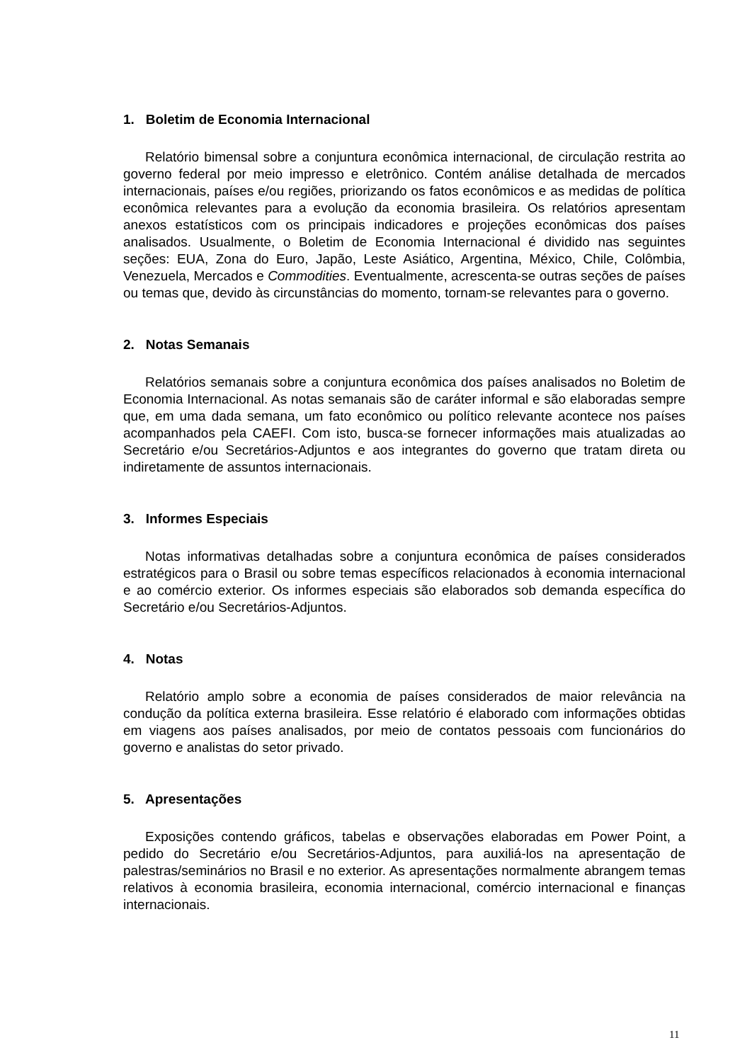1. Boletim de Economia Internacional
Relatório bimensal sobre a conjuntura econômica internacional, de circulação restrita ao governo federal por meio impresso e eletrônico. Contém análise detalhada de mercados internacionais, países e/ou regiões, priorizando os fatos econômicos e as medidas de política econômica relevantes para a evolução da economia brasileira. Os relatórios apresentam anexos estatísticos com os principais indicadores e projeções econômicas dos países analisados. Usualmente, o Boletim de Economia Internacional é dividido nas seguintes seções: EUA, Zona do Euro, Japão, Leste Asiático, Argentina, México, Chile, Colômbia, Venezuela, Mercados e Commodities. Eventualmente, acrescenta-se outras seções de países ou temas que, devido às circunstâncias do momento, tornam-se relevantes para o governo.
2. Notas Semanais
Relatórios semanais sobre a conjuntura econômica dos países analisados no Boletim de Economia Internacional. As notas semanais são de caráter informal e são elaboradas sempre que, em uma dada semana, um fato econômico ou político relevante acontece nos países acompanhados pela CAEFI. Com isto, busca-se fornecer informações mais atualizadas ao Secretário e/ou Secretários-Adjuntos e aos integrantes do governo que tratam direta ou indiretamente de assuntos internacionais.
3. Informes Especiais
Notas informativas detalhadas sobre a conjuntura econômica de países considerados estratégicos para o Brasil ou sobre temas específicos relacionados à economia internacional e ao comércio exterior. Os informes especiais são elaborados sob demanda específica do Secretário e/ou Secretários-Adjuntos.
4. Notas
Relatório amplo sobre a economia de países considerados de maior relevância na condução da política externa brasileira. Esse relatório é elaborado com informações obtidas em viagens aos países analisados, por meio de contatos pessoais com funcionários do governo e analistas do setor privado.
5. Apresentações
Exposições contendo gráficos, tabelas e observações elaboradas em Power Point, a pedido do Secretário e/ou Secretários-Adjuntos, para auxiliá-los na apresentação de palestras/seminários no Brasil e no exterior. As apresentações normalmente abrangem temas relativos à economia brasileira, economia internacional, comércio internacional e finanças internacionais.
11